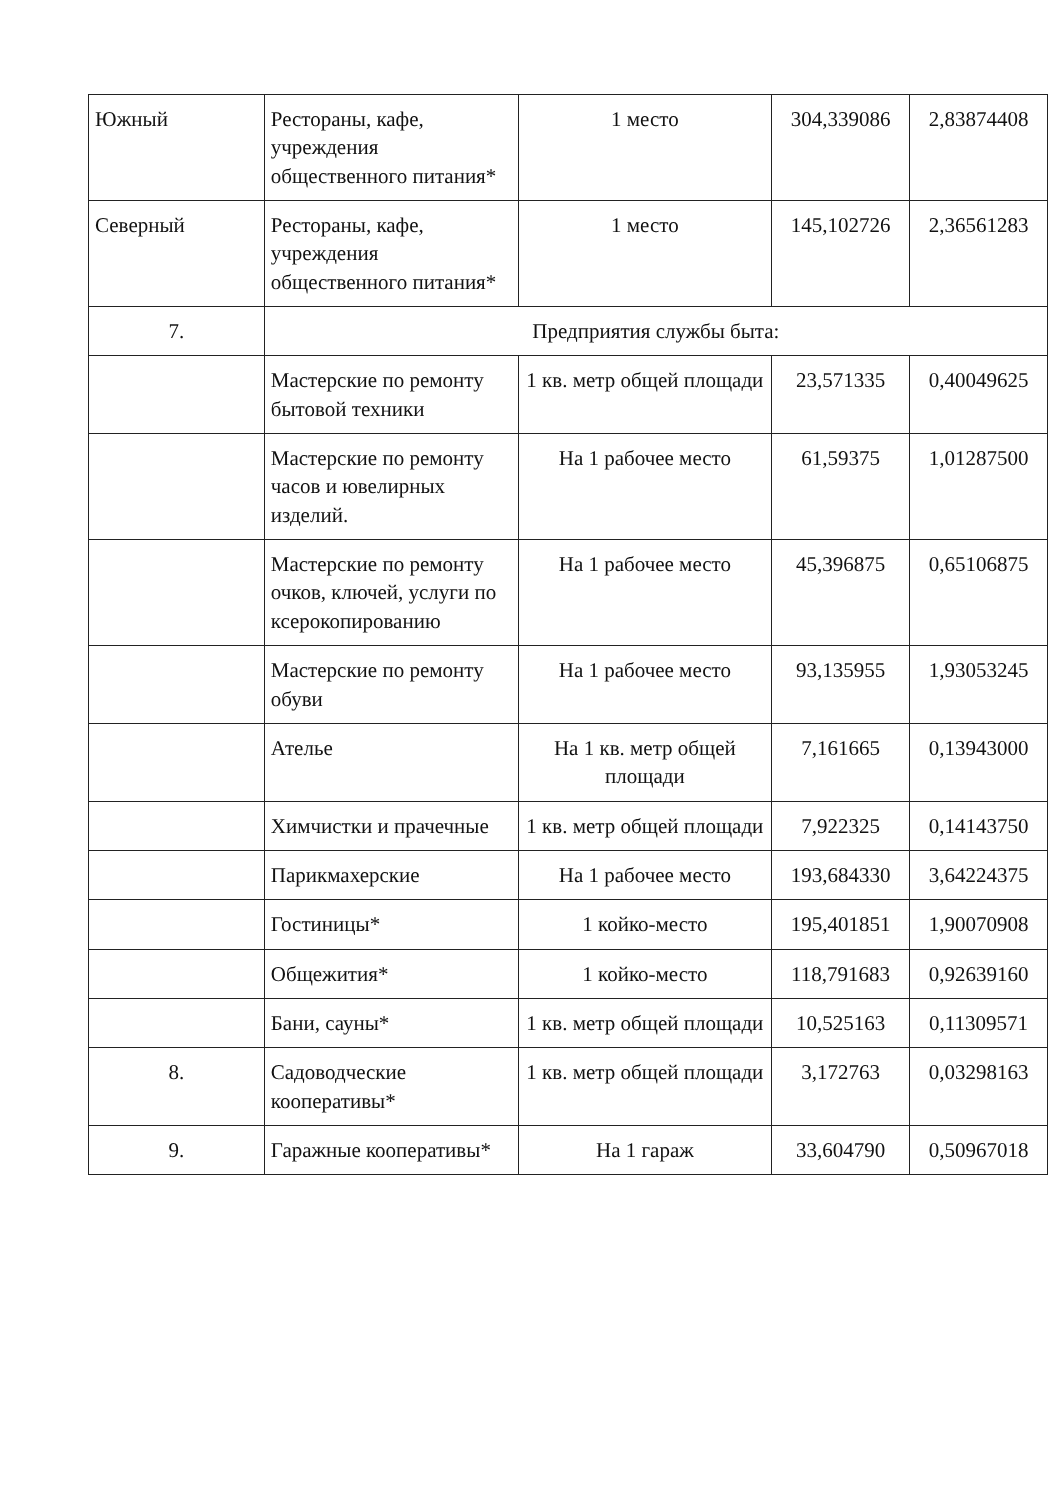| Южный | Рестораны, кафе, учреждения общественного питания* | 1 место | 304,339086 | 2,83874408 |
| Северный | Рестораны, кафе, учреждения общественного питания* | 1 место | 145,102726 | 2,36561283 |
| 7. | Предприятия службы быта: | | | |
| | Мастерские по ремонту бытовой техники | 1 кв. метр общей площади | 23,571335 | 0,40049625 |
| | Мастерские по ремонту часов и ювелирных изделий. | На 1 рабочее место | 61,59375 | 1,01287500 |
| | Мастерские по ремонту очков, ключей, услуги по ксерокопированию | На 1 рабочее место | 45,396875 | 0,65106875 |
| | Мастерские по ремонту обуви | На 1 рабочее место | 93,135955 | 1,93053245 |
| | Ателье | На 1 кв. метр общей площади | 7,161665 | 0,13943000 |
| | Химчистки и прачечные | 1 кв. метр общей площади | 7,922325 | 0,14143750 |
| | Парикмахерские | На 1 рабочее место | 193,684330 | 3,64224375 |
| | Гостиницы* | 1 койко-место | 195,401851 | 1,90070908 |
| | Общежития* | 1 койко-место | 118,791683 | 0,92639160 |
| | Бани, сауны* | 1 кв. метр общей площади | 10,525163 | 0,11309571 |
| 8. | Садоводческие кооперативы* | 1 кв. метр общей площади | 3,172763 | 0,03298163 |
| 9. | Гаражные кооперативы* | На 1 гараж | 33,604790 | 0,50967018 |